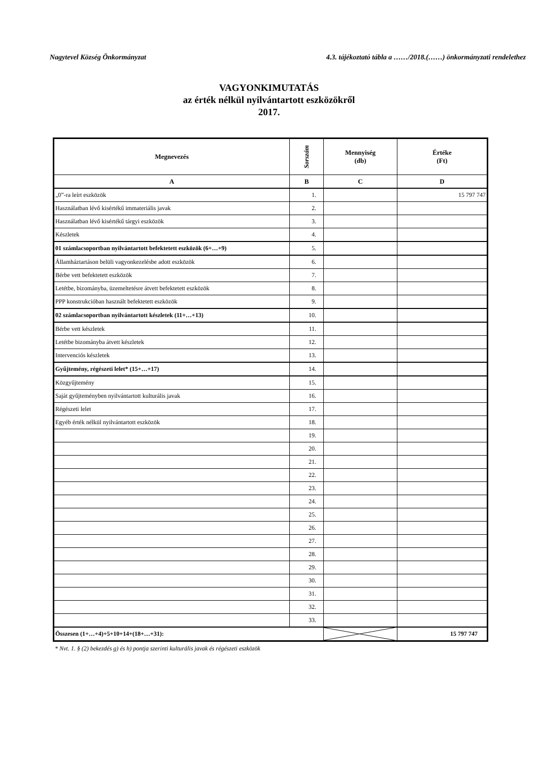Nagytevel Község Önkormányzat 4.3. tájékoztató tábla a ……/2018.(……) önkormányzati rendelethez
VAGYONKIMUTATÁS
az érték nélkül nyilvántartott eszközökről
2017.
| Megnevezés | Sorszám | Mennyiség (db) | Értéke (Ft) |
| --- | --- | --- | --- |
| A | B | C | D |
| „0”-ra leírt eszközök | 1. | | 15 797 747 |
| Használatban lévő kisértékű immateriális javak | 2. | | |
| Használatban lévő kisértékű tárgyi eszközök | 3. | | |
| Készletek | 4. | | |
| 01 számlacsoportban nyilvántartott befektetett eszközök (6+…+9) | 5. | | |
| Államháztartáson belüli vagyonkezelésbe adott eszközök | 6. | | |
| Bérbe vett befektetett eszközök | 7. | | |
| Letétbe, bizományba, üzemeltetésre átvett befektetett eszközök | 8. | | |
| PPP konstrukcióban használt befektetett eszközök | 9. | | |
| 02 számlacsoportban nyilvántartott készletek (11+…+13) | 10. | | |
| Bérbe vett készletek | 11. | | |
| Letétbe bizományba átvett készletek | 12. | | |
| Intervenciós készletek | 13. | | |
| Gyűjtemény, régészeti lelet* (15+…+17) | 14. | | |
| Közgyűjtemény | 15. | | |
| Saját gyűjteményben nyilvántartott kulturális javak | 16. | | |
| Régészeti lelet | 17. | | |
| Egyéb érték nélkül nyilvántartott eszközök | 18. | | |
| | 19. | | |
| | 20. | | |
| | 21. | | |
| | 22. | | |
| | 23. | | |
| | 24. | | |
| | 25. | | |
| | 26. | | |
| | 27. | | |
| | 28. | | |
| | 29. | | |
| | 30. | | |
| | 31. | | |
| | 32. | | |
| | 33. | | |
| Összesen (1+…+4)+5+10+14+(18+…+31): | | | 15 797 747 |
* Nvt. 1. § (2) bekezdés g) és h) pontja szerinti kulturális javak és régészeti eszközök